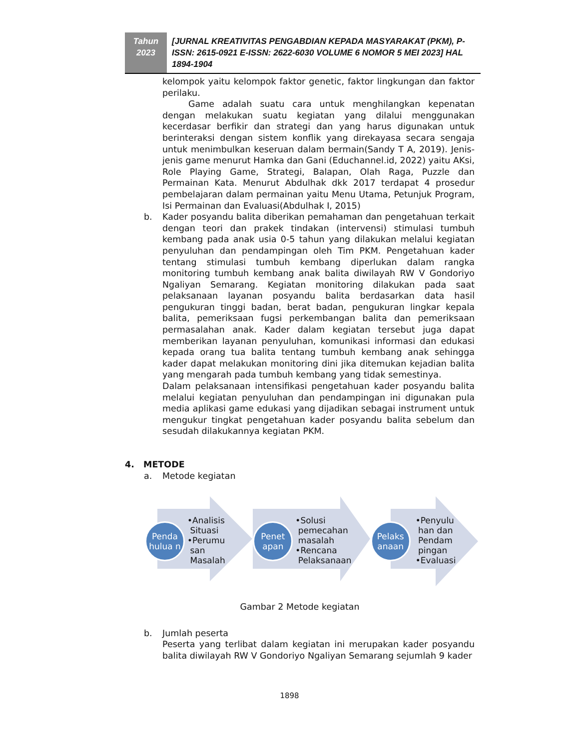Tahun
2023
[JURNAL KREATIVITAS PENGABDIAN KEPADA MASYARAKAT (PKM), P-ISSN: 2615-0921 E-ISSN: 2622-6030 VOLUME 6 NOMOR 5 MEI 2023] HAL 1894-1904
kelompok yaitu kelompok faktor genetic, faktor lingkungan dan faktor perilaku.
Game adalah suatu cara untuk menghilangkan kepenatan dengan melakukan suatu kegiatan yang dilalui menggunakan kecerdasar berfikir dan strategi dan yang harus digunakan untuk berinteraksi dengan sistem konflik yang direkayasa secara sengaja untuk menimbulkan keseruan dalam bermain(Sandy T A, 2019). Jenis-jenis game menurut Hamka dan Gani (Educhannel.id, 2022) yaitu AKsi, Role Playing Game, Strategi, Balapan, Olah Raga, Puzzle dan Permainan Kata. Menurut Abdulhak dkk 2017 terdapat 4 prosedur pembelajaran dalam permainan yaitu Menu Utama, Petunjuk Program, Isi Permainan dan Evaluasi(Abdulhak I, 2015)
b. Kader posyandu balita diberikan pemahaman dan pengetahuan terkait dengan teori dan prakek tindakan (intervensi) stimulasi tumbuh kembang pada anak usia 0-5 tahun yang dilakukan melalui kegiatan penyuluhan dan pendampingan oleh Tim PKM. Pengetahuan kader tentang stimulasi tumbuh kembang diperlukan dalam rangka monitoring tumbuh kembang anak balita diwilayah RW V Gondoriyo Ngaliyan Semarang. Kegiatan monitoring dilakukan pada saat pelaksanaan layanan posyandu balita berdasarkan data hasil pengukuran tinggi badan, berat badan, pengukuran lingkar kepala balita, pemeriksaan fugsi perkembangan balita dan pemeriksaan permasalahan anak. Kader dalam kegiatan tersebut juga dapat memberikan layanan penyuluhan, komunikasi informasi dan edukasi kepada orang tua balita tentang tumbuh kembang anak sehingga kader dapat melakukan monitoring dini jika ditemukan kejadian balita yang mengarah pada tumbuh kembang yang tidak semestinya.
Dalam pelaksanaan intensifikasi pengetahuan kader posyandu balita melalui kegiatan penyuluhan dan pendampingan ini digunakan pula media aplikasi game edukasi yang dijadikan sebagai instrument untuk mengukur tingkat pengetahuan kader posyandu balita sebelum dan sesudah dilakukannya kegiatan PKM.
4. METODE
a. Metode kegiatan
Penda hulua n
•Analisis
Situasi
•Perumu
san
Masalah
Penet apan
•Solusi
pemecahan
masalah
•Rencana
Pelaksanaan
Pelaks anaan
•Penyulu
han dan
Pendam
pingan
•Evaluasi
Gambar 2 Metode kegiatan
b. Jumlah peserta
Peserta yang terlibat dalam kegiatan ini merupakan kader posyandu balita diwilayah RW V Gondoriyo Ngaliyan Semarang sejumlah 9 kader
1898